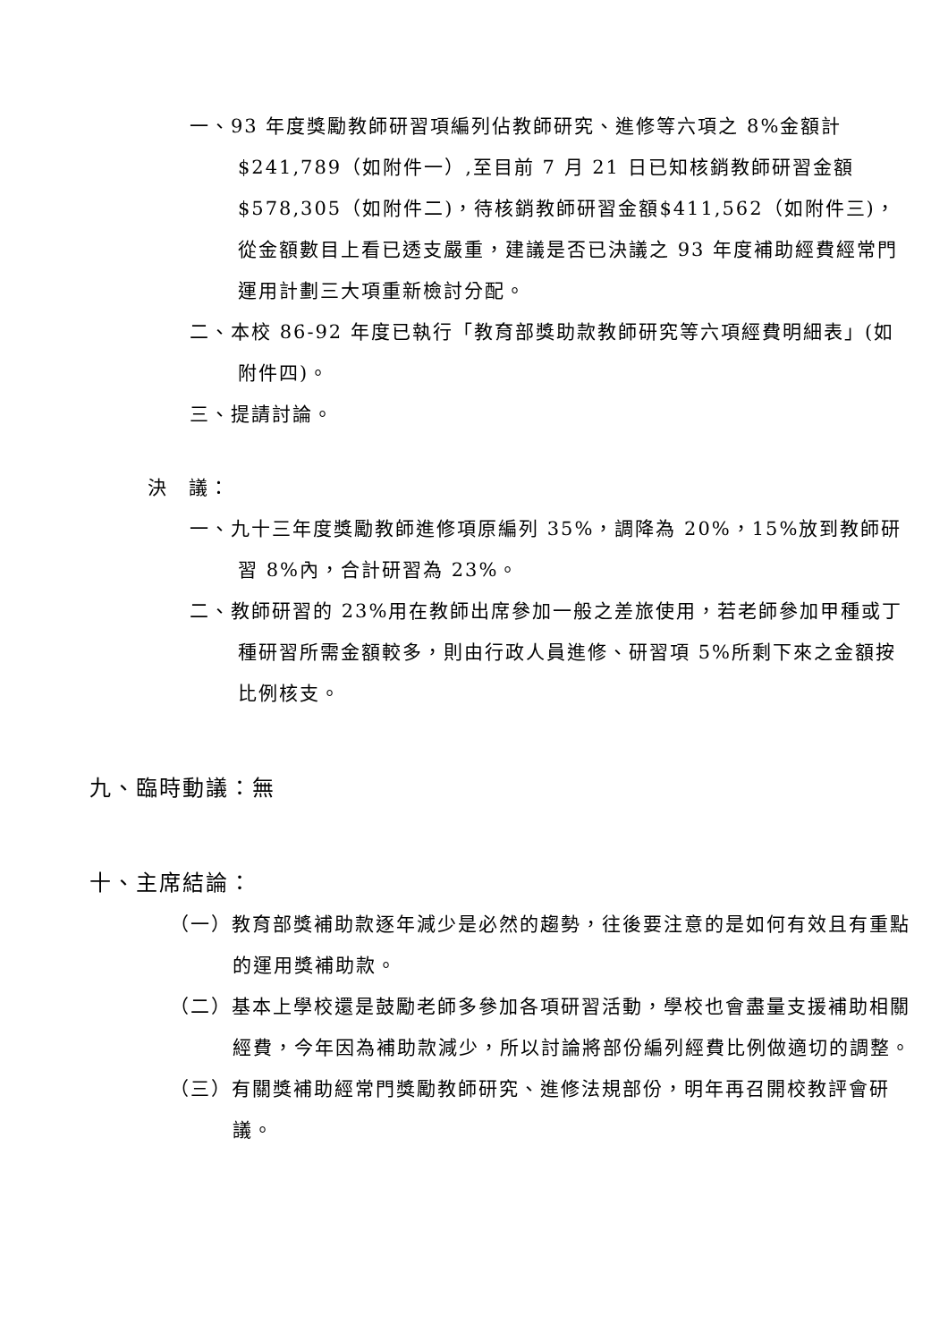一、93 年度獎勵教師研習項編列佔教師研究、進修等六項之 8%金額計$241,789（如附件一）,至目前 7 月 21 日已知核銷教師研習金額$578,305（如附件二)，待核銷教師研習金額$411,562（如附件三)，從金額數目上看已透支嚴重，建議是否已決議之 93 年度補助經費經常門運用計劃三大項重新檢討分配。
二、本校 86-92 年度已執行「教育部獎助款教師研究等六項經費明細表」(如附件四)。
三、提請討論。
決　議：
一、九十三年度獎勵教師進修項原編列 35%，調降為 20%，15%放到教師研習 8%內，合計研習為 23%。
二、教師研習的 23%用在教師出席參加一般之差旅使用，若老師參加甲種或丁種研習所需金額較多，則由行政人員進修、研習項 5%所剩下來之金額按比例核支。
九、臨時動議：無
十、主席結論：
（一）教育部獎補助款逐年減少是必然的趨勢，往後要注意的是如何有效且有重點的運用獎補助款。
（二）基本上學校還是鼓勵老師多參加各項研習活動，學校也會盡量支援補助相關經費，今年因為補助款減少，所以討論將部份編列經費比例做適切的調整。
（三）有關獎補助經常門獎勵教師研究、進修法規部份，明年再召開校教評會研議。